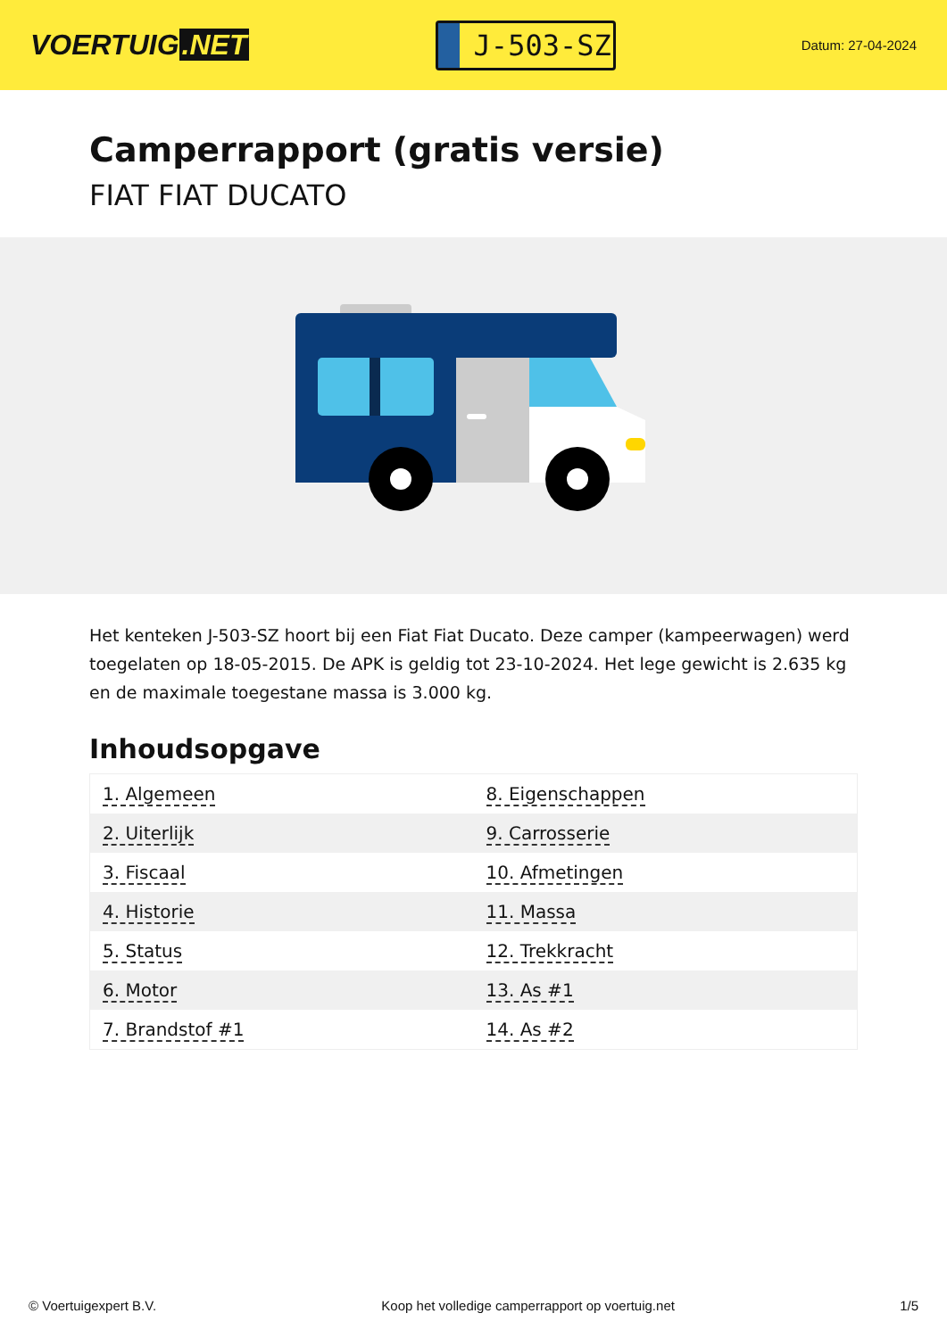VOERTUIG.NET
J-503-SZ
Datum: 27-04-2024
Camperrapport (gratis versie)
FIAT FIAT DUCATO
Het kenteken J-503-SZ hoort bij een Fiat Fiat Ducato. Deze camper (kampeerwagen) werd toegelaten op 18-05-2015. De APK is geldig tot 23-10-2024. Het lege gewicht is 2.635 kg en de maximale toegestane massa is 3.000 kg.
Inhoudsopgave
| 1. Algemeen | 8. Eigenschappen |
| 2. Uiterlijk | 9. Carrosserie |
| 3. Fiscaal | 10. Afmetingen |
| 4. Historie | 11. Massa |
| 5. Status | 12. Trekkracht |
| 6. Motor | 13. As #1 |
| 7. Brandstof #1 | 14. As #2 |
© Voertuigexpert B.V. Koop het volledige camperrapport op voertuig.net 1/5